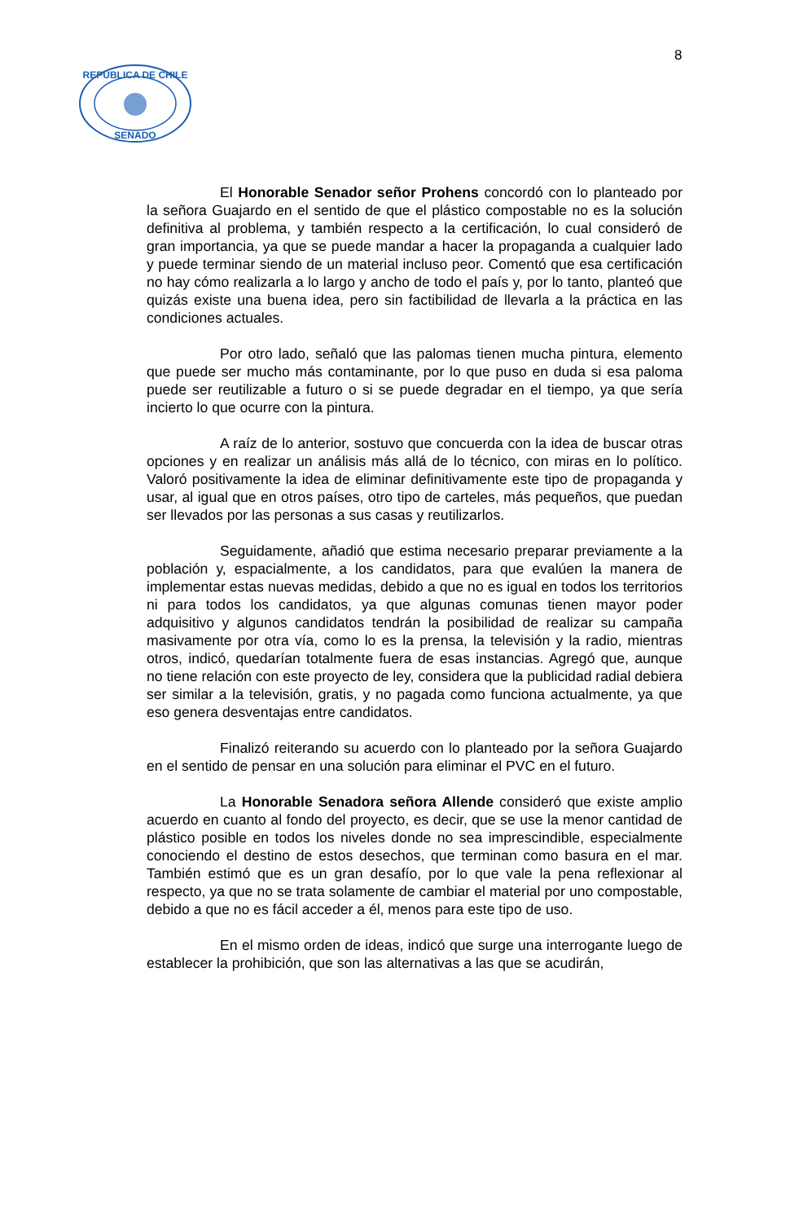8
REPUBLICA DE CHILE
SENADO
El Honorable Senador señor Prohens concordó con lo planteado por la señora Guajardo en el sentido de que el plástico compostable no es la solución definitiva al problema, y también respecto a la certificación, lo cual consideró de gran importancia, ya que se puede mandar a hacer la propaganda a cualquier lado y puede terminar siendo de un material incluso peor. Comentó que esa certificación no hay cómo realizarla a lo largo y ancho de todo el país y, por lo tanto, planteó que quizás existe una buena idea, pero sin factibilidad de llevarla a la práctica en las condiciones actuales.
Por otro lado, señaló que las palomas tienen mucha pintura, elemento que puede ser mucho más contaminante, por lo que puso en duda si esa paloma puede ser reutilizable a futuro o si se puede degradar en el tiempo, ya que sería incierto lo que ocurre con la pintura.
A raíz de lo anterior, sostuvo que concuerda con la idea de buscar otras opciones y en realizar un análisis más allá de lo técnico, con miras en lo político. Valoró positivamente la idea de eliminar definitivamente este tipo de propaganda y usar, al igual que en otros países, otro tipo de carteles, más pequeños, que puedan ser llevados por las personas a sus casas y reutilizarlos.
Seguidamente, añadió que estima necesario preparar previamente a la población y, espacialmente, a los candidatos, para que evalúen la manera de implementar estas nuevas medidas, debido a que no es igual en todos los territorios ni para todos los candidatos, ya que algunas comunas tienen mayor poder adquisitivo y algunos candidatos tendrán la posibilidad de realizar su campaña masivamente por otra vía, como lo es la prensa, la televisión y la radio, mientras otros, indicó, quedarían totalmente fuera de esas instancias. Agregó que, aunque no tiene relación con este proyecto de ley, considera que la publicidad radial debiera ser similar a la televisión, gratis, y no pagada como funciona actualmente, ya que eso genera desventajas entre candidatos.
Finalizó reiterando su acuerdo con lo planteado por la señora Guajardo en el sentido de pensar en una solución para eliminar el PVC en el futuro.
La Honorable Senadora señora Allende consideró que existe amplio acuerdo en cuanto al fondo del proyecto, es decir, que se use la menor cantidad de plástico posible en todos los niveles donde no sea imprescindible, especialmente conociendo el destino de estos desechos, que terminan como basura en el mar. También estimó que es un gran desafío, por lo que vale la pena reflexionar al respecto, ya que no se trata solamente de cambiar el material por uno compostable, debido a que no es fácil acceder a él, menos para este tipo de uso.
En el mismo orden de ideas, indicó que surge una interrogante luego de establecer la prohibición, que son las alternativas a las que se acudirán,